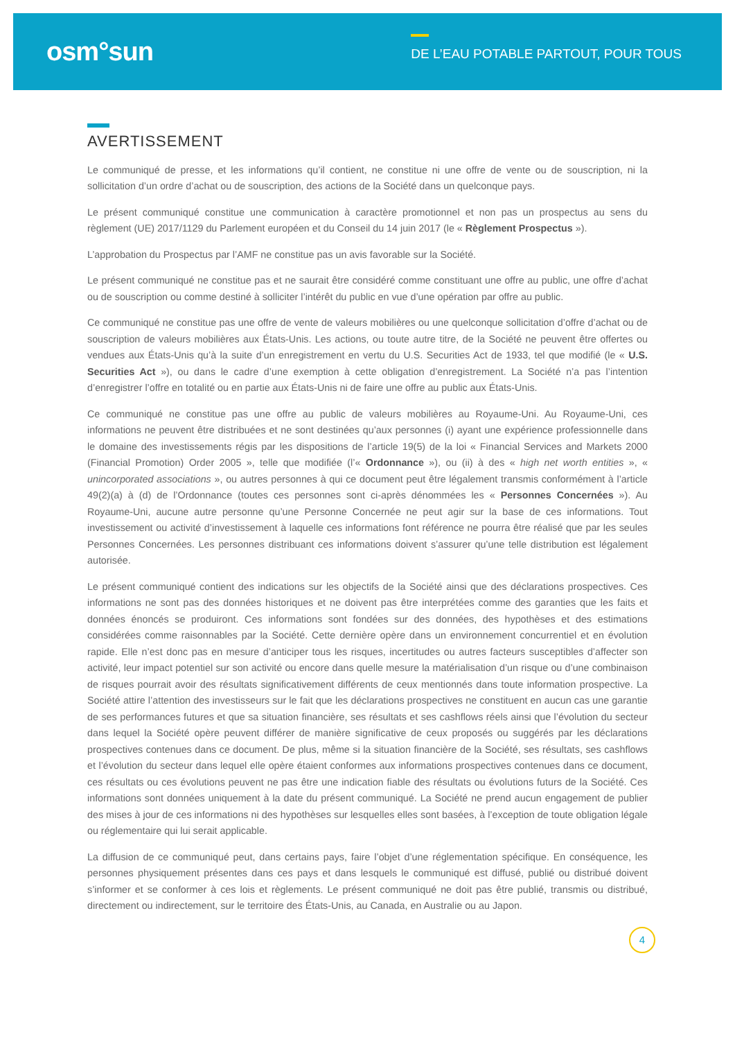osm°sun
DE L’EAU POTABLE PARTOUT, POUR TOUS
AVERTISSEMENT
Le communiqué de presse, et les informations qu’il contient, ne constitue ni une offre de vente ou de souscription, ni la sollicitation d’un ordre d’achat ou de souscription, des actions de la Société dans un quelconque pays.
Le présent communiqué constitue une communication à caractère promotionnel et non pas un prospectus au sens du règlement (UE) 2017/1129 du Parlement européen et du Conseil du 14 juin 2017 (le « Règlement Prospectus »).
L’approbation du Prospectus par l’AMF ne constitue pas un avis favorable sur la Société.
Le présent communiqué ne constitue pas et ne saurait être considéré comme constituant une offre au public, une offre d’achat ou de souscription ou comme destiné à solliciter l’intérêt du public en vue d’une opération par offre au public.
Ce communiqué ne constitue pas une offre de vente de valeurs mobilières ou une quelconque sollicitation d’offre d’achat ou de souscription de valeurs mobilières aux États-Unis. Les actions, ou toute autre titre, de la Société ne peuvent être offertes ou vendues aux États-Unis qu’à la suite d’un enregistrement en vertu du U.S. Securities Act de 1933, tel que modifié (le « U.S. Securities Act »), ou dans le cadre d’une exemption à cette obligation d’enregistrement. La Société n’a pas l’intention d’enregistrer l’offre en totalité ou en partie aux États-Unis ni de faire une offre au public aux États-Unis.
Ce communiqué ne constitue pas une offre au public de valeurs mobilières au Royaume-Uni. Au Royaume-Uni, ces informations ne peuvent être distribuées et ne sont destinées qu’aux personnes (i) ayant une expérience professionnelle dans le domaine des investissements régis par les dispositions de l’article 19(5) de la loi « Financial Services and Markets 2000 (Financial Promotion) Order 2005 », telle que modifiée (l’« Ordonnance »), ou (ii) à des « high net worth entities », « unincorporated associations », ou autres personnes à qui ce document peut être légalement transmis conformément à l’article 49(2)(a) à (d) de l’Ordonnance (toutes ces personnes sont ci-après dénommées les « Personnes Concernées »). Au Royaume-Uni, aucune autre personne qu’une Personne Concernée ne peut agir sur la base de ces informations. Tout investissement ou activité d’investissement à laquelle ces informations font référence ne pourra être réalisé que par les seules Personnes Concernées. Les personnes distribuant ces informations doivent s’assurer qu’une telle distribution est légalement autorisée.
Le présent communiqué contient des indications sur les objectifs de la Société ainsi que des déclarations prospectives. Ces informations ne sont pas des données historiques et ne doivent pas être interprétées comme des garanties que les faits et données énoncés se produiront. Ces informations sont fondées sur des données, des hypothèses et des estimations considérées comme raisonnables par la Société. Cette dernière opère dans un environnement concurrentiel et en évolution rapide. Elle n’est donc pas en mesure d’anticiper tous les risques, incertitudes ou autres facteurs susceptibles d’affecter son activité, leur impact potentiel sur son activité ou encore dans quelle mesure la matérialisation d’un risque ou d’une combinaison de risques pourrait avoir des résultats significativement différents de ceux mentionnés dans toute information prospective. La Société attire l’attention des investisseurs sur le fait que les déclarations prospectives ne constituent en aucun cas une garantie de ses performances futures et que sa situation financière, ses résultats et ses cashflows réels ainsi que l’évolution du secteur dans lequel la Société opère peuvent différer de manière significative de ceux proposés ou suggérés par les déclarations prospectives contenues dans ce document. De plus, même si la situation financière de la Société, ses résultats, ses cashflows et l’évolution du secteur dans lequel elle opère étaient conformes aux informations prospectives contenues dans ce document, ces résultats ou ces évolutions peuvent ne pas être une indication fiable des résultats ou évolutions futurs de la Société. Ces informations sont données uniquement à la date du présent communiqué. La Société ne prend aucun engagement de publier des mises à jour de ces informations ni des hypothèses sur lesquelles elles sont basées, à l’exception de toute obligation légale ou réglementaire qui lui serait applicable.
La diffusion de ce communiqué peut, dans certains pays, faire l’objet d’une réglementation spécifique. En conséquence, les personnes physiquement présentes dans ces pays et dans lesquels le communiqué est diffusé, publié ou distribué doivent s’informer et se conformer à ces lois et règlements. Le présent communiqué ne doit pas être publié, transmis ou distribué, directement ou indirectement, sur le territoire des États-Unis, au Canada, en Australie ou au Japon.
4